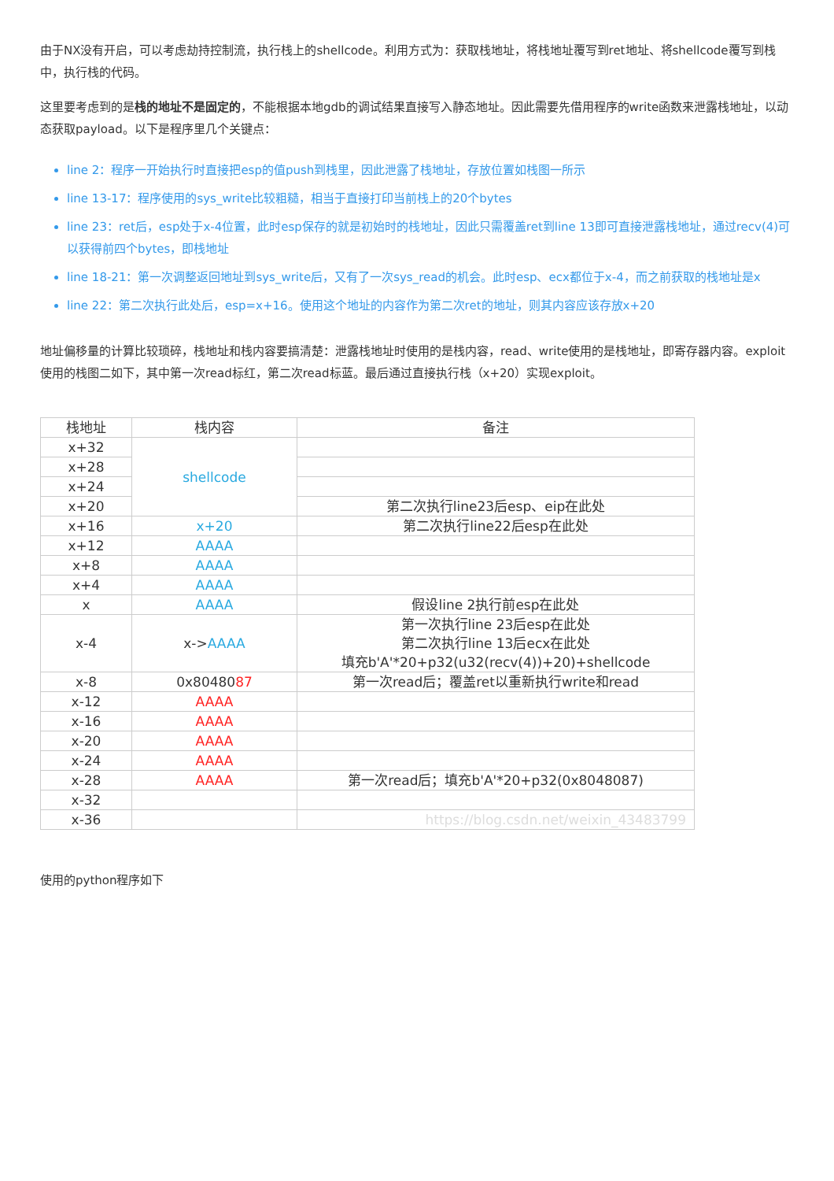由于NX没有开启，可以考虑劫持控制流，执行栈上的shellcode。利用方式为：获取栈地址，将栈地址覆写到ret地址、将shellcode覆写到栈中，执行栈的代码。
这里要考虑到的是栈的地址不是固定的，不能根据本地gdb的调试结果直接写入静态地址。因此需要先借用程序的write函数来泄露栈地址，以动态获取payload。以下是程序里几个关键点：
line 2：程序一开始执行时直接把esp的值push到栈里，因此泄露了栈地址，存放位置如栈图一所示
line 13-17：程序使用的sys_write比较粗糙，相当于直接打印当前栈上的20个bytes
line 23：ret后，esp处于x-4位置，此时esp保存的就是初始时的栈地址，因此只需覆盖ret到line 13即可直接泄露栈地址，通过recv(4)可以获得前四个bytes，即栈地址
line 18-21：第一次调整返回地址到sys_write后，又有了一次sys_read的机会。此时esp、ecx都位于x-4，而之前获取的栈地址是x
line 22：第二次执行此处后，esp=x+16。使用这个地址的内容作为第二次ret的地址，则其内容应该存放x+20
地址偏移量的计算比较琐碎，栈地址和栈内容要搞清楚：泄露栈地址时使用的是栈内容，read、write使用的是栈地址，即寄存器内容。exploit使用的栈图二如下，其中第一次read标红，第二次read标蓝。最后通过直接执行栈（x+20）实现exploit。
| 栈地址 | 栈内容 | 备注 |
| --- | --- | --- |
| x+32 | shellcode | |
| x+28 | | |
| x+24 | | |
| x+20 | | 第二次执行line23后esp、eip在此处 |
| x+16 | x+20 | 第二次执行line22后esp在此处 |
| x+12 | AAAA | |
| x+8 | AAAA | |
| x+4 | AAAA | |
| x | AAAA | 假设line 2执行前esp在此处 |
| x-4 | x-> AAAA | 第一次执行line 23后esp在此处 第二次执行line 13后ecx在此处 填充b'A'*20+p32(u32(recv(4))+20)+shellcode |
| x-8 | 0x80480 87 | 第一次read后；覆盖ret以重新执行write和read |
| x-12 | AAAA | |
| x-16 | AAAA | |
| x-20 | AAAA | |
| x-24 | AAAA | |
| x-28 | AAAA | 第一次read后；填充b'A'*20+p32(0x8048087) |
| x-32 | | |
| x-36 | | https://blog.csdn.net/weixin_43483799 |
使用的python程序如下